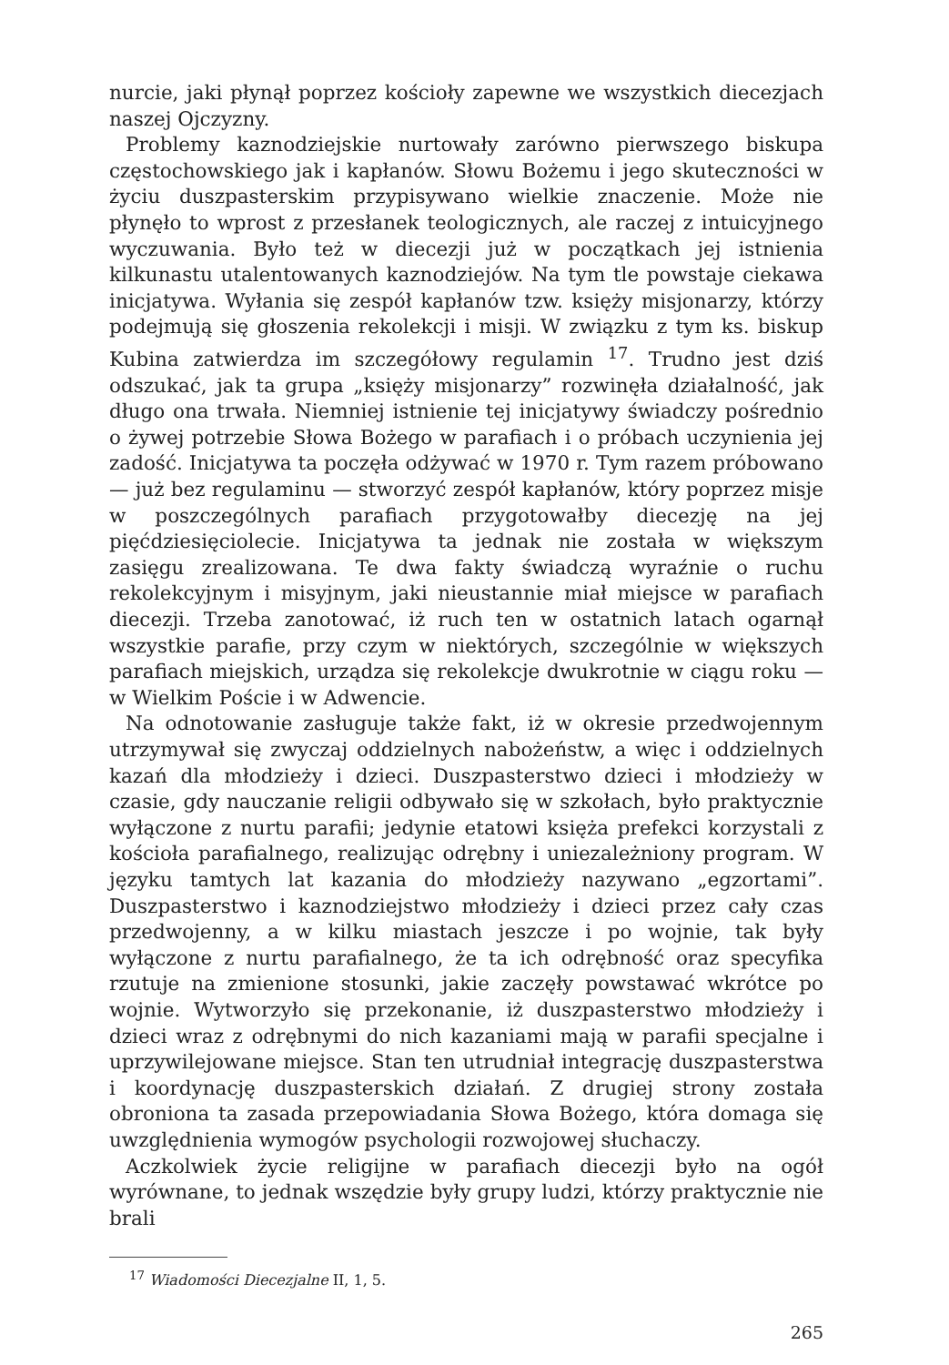nurcie, jaki płynął poprzez kościoły zapewne we wszystkich diecezjach naszej Ojczyzny.
Problemy kaznodziejskie nurtowały zarówno pierwszego biskupa częstochowskiego jak i kapłanów. Słowu Bożemu i jego skuteczności w życiu duszpasterskim przypisywano wielkie znaczenie. Może nie płynęło to wprost z przesłanek teologicznych, ale raczej z intuicyjnego wyczuwania. Było też w diecezji już w początkach jej istnienia kilkunastu utalentowanych kaznodziejów. Na tym tle powstaje ciekawa inicjatywa. Wyłania się zespół kapłanów tzw. księży misjonarzy, którzy podejmują się głoszenia rekolekcji i misji. W związku z tym ks. biskup Kubina zatwierdza im szczegółowy regulamin <sup>17</sup>. Trudno jest dziś odszukać, jak ta grupa „księży misjonarzy” rozwinęła działalność, jak długo ona trwała. Niemniej istnienie tej inicjatywy świadczy pośrednio o żywej potrzebie Słowa Bożego w parafiach i o próbach uczynienia jej zadość. Inicjatywa ta poczęła odżywać w 1970 r. Tym razem próbowano — już bez regulaminu — stworzyć zespół kapłanów, który poprzez misje w poszczególnych parafiach przygotowałby diecezję na jej pięćdziesięciolecie. Inicjatywa ta jednak nie została w większym zasięgu zrealizowana. Te dwa fakty świadczą wyraźnie o ruchu rekolekcyjnym i misyjnym, jaki nieustannie miał miejsce w parafiach diecezji. Trzeba zanotować, iż ruch ten w ostatnich latach ogarnął wszystkie parafie, przy czym w niektórych, szczególnie w większych parafiach miejskich, urządza się rekolekcje dwukrotnie w ciągu roku — w Wielkim Poście i w Adwencie.
Na odnotowanie zasługuje także fakt, iż w okresie przedwojennym utrzymywał się zwyczaj oddzielnych nabożeństw, a więc i oddzielnych kazań dla młodzieży i dzieci. Duszpasterstwo dzieci i młodzieży w czasie, gdy nauczanie religii odbywało się w szkołach, było praktycznie wyłączone z nurtu parafii; jedynie etatowi księża prefekci korzystali z kościoła parafialnego, realizując odrębny i uniezależniony program. W języku tamtych lat kazania do młodzieży nazywano „egzortami”. Duszpasterstwo i kaznodziejstwo młodzieży i dzieci przez cały czas przedwojenny, a w kilku miastach jeszcze i po wojnie, tak były wyłączone z nurtu parafialnego, że ta ich odrębność oraz specyfika rzutuje na zmienione stosunki, jakie zaczęły powstawać wkrótce po wojnie. Wytworzyło się przekonanie, iż duszpasterstwo młodzieży i dzieci wraz z odrębnymi do nich kazaniami mają w parafii specjalne i uprzywilejowane miejsce. Stan ten utrudniał integrację duszpasterstwa i koordynację duszpasterskich działań. Z drugiej strony została obroniona ta zasada przepowiadania Słowa Bożego, która domaga się uwzględnienia wymogów psychologii rozwojowej słuchaczy.
Aczkolwiek życie religijne w parafiach diecezji było na ogół wyrównane, to jednak wszędzie były grupy ludzi, którzy praktycznie nie brali
<sup>17</sup> Wiadomości Diecezjalne II, 1, 5.
265